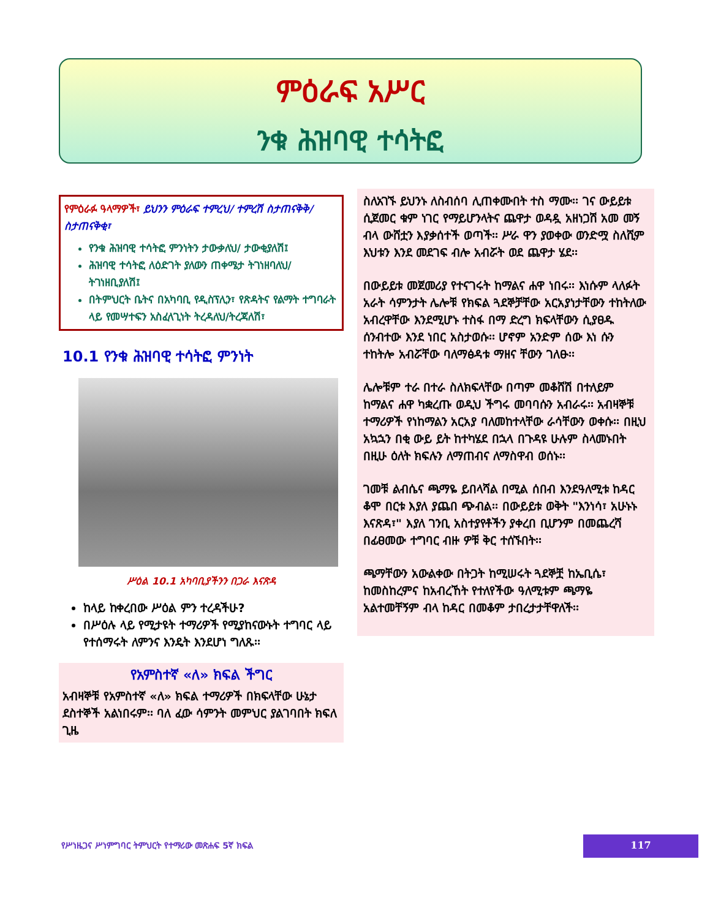ምዕራፍ አሥር
ንቁ ሕዝባዊ ተሳትፎ
የምዕራፉ ዓላማዎች፣ ይህንን ምዕራፍ ተምረህ/ ተምረሽ ስታጠናቅቅ/ስታጠናቅቂ፣
የንቁ ሕዝባዊ ተሳትፎ ምንነትን ታውቃለህ/ ታውቂያለሽ፤
ሕዝባዊ ተሳትፎ ለዕድገት ያለውን ጠቀሜታ ትገነዘባለህ/ትገነዘቢያለሽ፤
በትምህርት ቤትና በአካባቢ የዲስፕሊን፣ የጽዳትና የልማት ተግባራት ላይ የመሣተፍን አስፈላጊነት ትረዳለህ/ትረጃለሽ፣
10.1 የንቁ ሕዝባዊ ተሳትፎ ምንነት
ሥዕል 10.1 አካባቢያችንን በጋራ እናጽዳ
ከላይ ከቀረበው ሥዕል ምን ተረዳችሁ?
በሥዕሉ ላይ የሚታዩት ተማሪዎች የሚያከናውኑት ተግባር ላይ የተሰማሩት ለምንና እንዴት እንደሆነ ግለጹ፡፡
የአምስተኛ «ለ» ክፍል ችግር
አብዛኞቹ የአምስተኛ «ለ» ክፍል ተማሪዎች በክፍላቸው ሁኔታ ደስተኞች አልነበሩም፡፡ ባለ ፈው ሳምንት መምህር ያልገባበት ክፍለ ጊዜ
ስለአገኙ ይህንኑ ለስብሰባ ሊጠቀሙበት ተስ ማሙ፡፡ ገና ውይይቱ ሲጀመር ቁም ነገር የማይሆንላትና ጨዋታ ወዳዷ አዘነጋሽ አመ መኝ ብላ ውሸቷን እያቃሰተች ወጣች፡፡ ሥራ ዋን ያወቀው ወንድሟ ስለሺም እህቱን እንደ መደገፍ ብሎ አብሯት ወደ ጨዋታ ሄደ፡፡
በውይይቱ መጀመሪያ የተናገሩት ከማልና ሐዋ ነበሩ፡፡ እነሱም ላለፉት አራት ሳምንታት ሌሎቹ የክፍል ጓደኞቻቸው አርአያነታቸውን ተከትለው አብረዋቸው እንደሚሆኑ ተስፋ በማ ድረግ ክፍላቸውን ሲያፀዱ ሰንብተው እንደ ነበር አስታወሱ፡፡ ሆኖም አንድም ሰው እነ ሱን ተከትሎ አብሯቸው ባለማፅዳቱ ማዘና ቸውን ገለፁ፡፡
ሌሎቹም ተራ በተራ ስለክፍላቸው በጣም መቆሸሽ በተለይም ከማልና ሐዋ ካቋረጡ ወዲህ ችግሩ መባባሱን አብራሩ፡፡ አብዛኞቹ ተማሪዎች የነከማልን አርአያ ባለመከተላቸው ራሳቸውን ወቀሱ፡፡ በዚህ አኳኋን በቂ ውይ ይት ከተካሄደ በኋላ በጉዳዩ ሁሉም ስላመኑበት በዚሁ ዕለት ክፍሉን ለማጠብና ለማስዋብ ወሰኑ፡፡
ገመቹ ልብሴና ጫማዬ ይበላሻል በሚል ሰበብ እንደዓለሚቱ ከዳር ቆሞ በርቱ እያለ ያጨበ ጭብል፡፡ በውይይቱ ወቅት "እንነሳ፣ አሁኑኑ እናጽዳ፣" እያለ ገንቢ አስተያየቶችን ያቀረበ ቢሆንም በመጨረሻ በፊፀመው ተግባር ብዙ ዎቹ ቅር ተሰኙበት፡፡
ጫማቸውን አውልቀው በትጋት ከሚሠሩት ጓደኞቿ ከኤቢሴ፣ ከመስከረምና ከአብረኸት የተለየችው ዓለሚቱም ጫማዬ አልተመቸኝም ብላ ከዳር በመቆም ታበረታታቸዋለች፡፡
የሥነዜጋና ሥነምግባር ትምህርት የተማሪው መጽሐፍ 5ኛ ክፍል
117